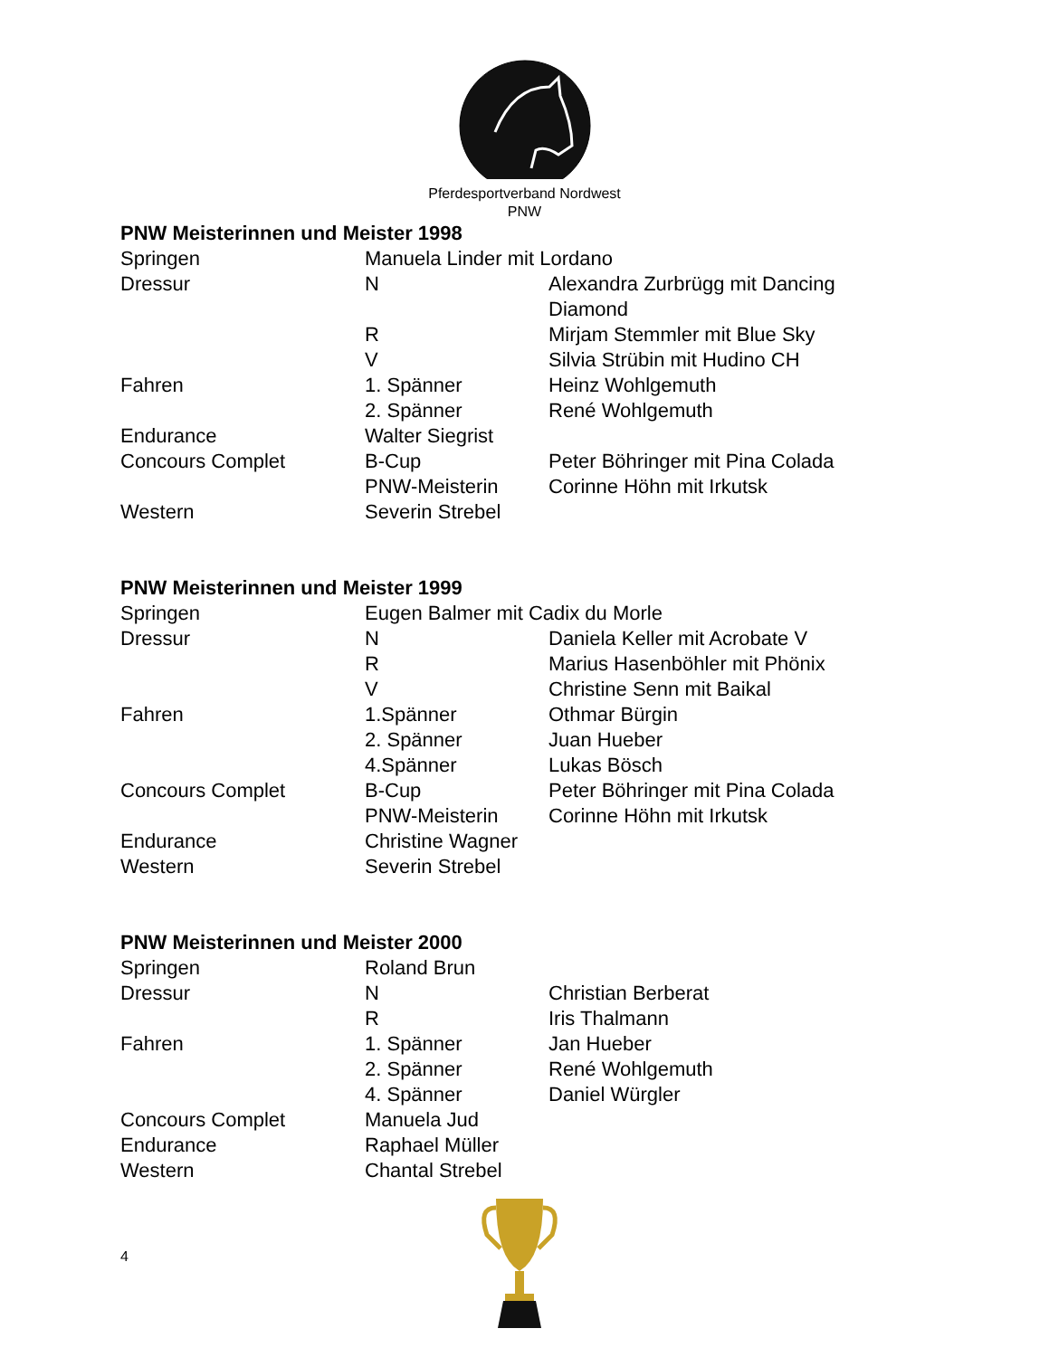Pferdesportverband Nordwest
PNW
PNW Meisterinnen und Meister 1998
| Springen | Manuela Linder mit Lordano | |
| Dressur | N | Alexandra Zurbrügg mit Dancing Diamond |
| | R | Mirjam Stemmler mit Blue Sky |
| | V | Silvia Strübin mit Hudino CH |
| Fahren | 1. Spänner | Heinz Wohlgemuth |
| | 2. Spänner | René Wohlgemuth |
| Endurance | Walter Siegrist | |
| Concours Complet | B-Cup | Peter Böhringer mit Pina Colada |
| | PNW-Meisterin | Corinne Höhn mit Irkutsk |
| Western | Severin Strebel | |
PNW Meisterinnen und Meister 1999
| Springen | Eugen Balmer mit Cadix du Morle | |
| Dressur | N | Daniela Keller mit Acrobate V |
| | R | Marius Hasenböhler mit Phönix |
| | V | Christine Senn mit Baikal |
| Fahren | 1.Spänner | Othmar Bürgin |
| | 2. Spänner | Juan Hueber |
| | 4.Spänner | Lukas Bösch |
| Concours Complet | B-Cup | Peter Böhringer mit Pina Colada |
| | PNW-Meisterin | Corinne Höhn mit Irkutsk |
| Endurance | Christine Wagner | |
| Western | Severin Strebel | |
PNW Meisterinnen und Meister 2000
| Springen | Roland Brun | |
| Dressur | N | Christian Berberat |
| | R | Iris Thalmann |
| Fahren | 1. Spänner | Jan Hueber |
| | 2. Spänner | René Wohlgemuth |
| | 4. Spänner | Daniel Würgler |
| Concours Complet | Manuela Jud | |
| Endurance | Raphael Müller | |
| Western | Chantal Strebel | |
4